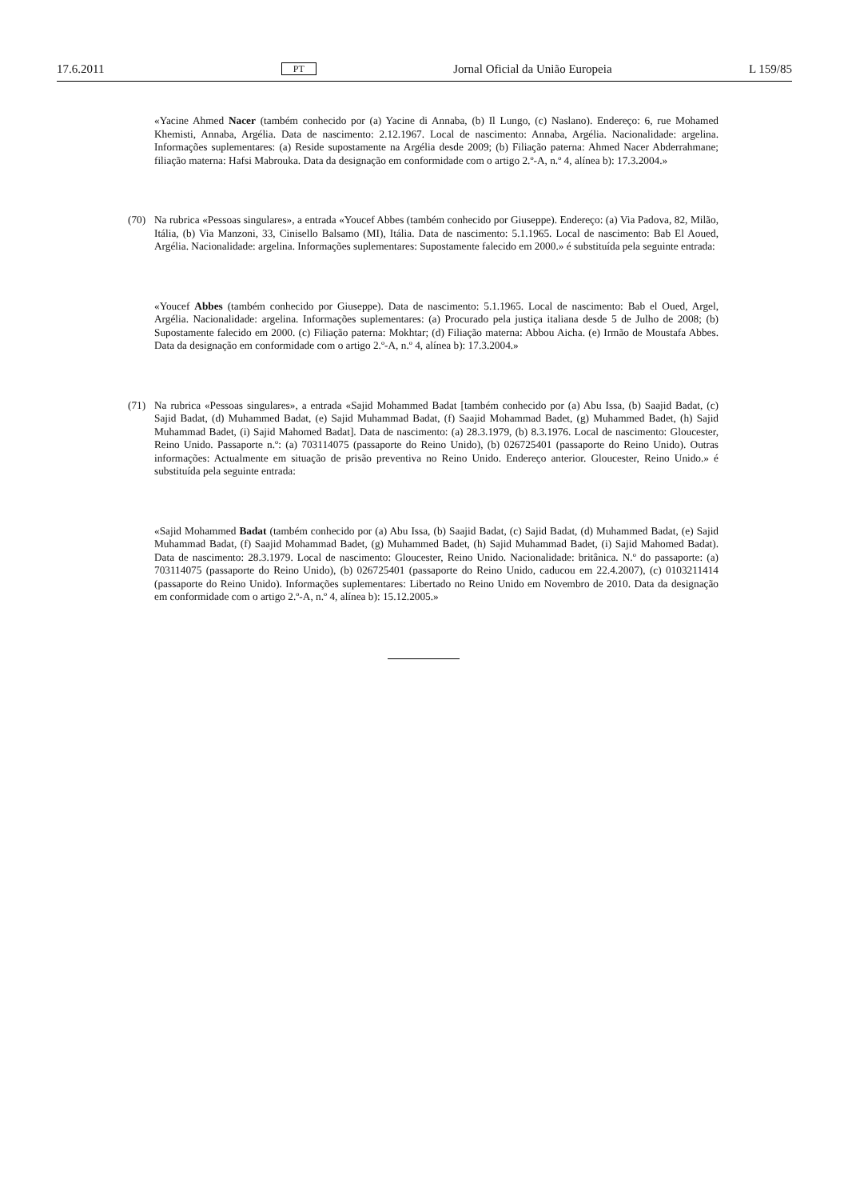17.6.2011 PT Jornal Oficial da União Europeia L 159/85
«Yacine Ahmed Nacer (também conhecido por (a) Yacine di Annaba, (b) Il Lungo, (c) Naslano). Endereço: 6, rue Mohamed Khemisti, Annaba, Argélia. Data de nascimento: 2.12.1967. Local de nascimento: Annaba, Argélia. Nacionalidade: argelina. Informações suplementares: (a) Reside supostamente na Argélia desde 2009; (b) Filiação paterna: Ahmed Nacer Abderrahmane; filiação materna: Hafsi Mabrouka. Data da designação em conformidade com o artigo 2.º-A, n.º 4, alínea b): 17.3.2004.»
(70) Na rubrica «Pessoas singulares», a entrada «Youcef Abbes (também conhecido por Giuseppe). Endereço: (a) Via Padova, 82, Milão, Itália, (b) Via Manzoni, 33, Cinisello Balsamo (MI), Itália. Data de nascimento: 5.1.1965. Local de nascimento: Bab El Aoued, Argélia. Nacionalidade: argelina. Informações suplementares: Supostamente falecido em 2000.» é substituída pela seguinte entrada:
«Youcef Abbes (também conhecido por Giuseppe). Data de nascimento: 5.1.1965. Local de nascimento: Bab el Oued, Argel, Argélia. Nacionalidade: argelina. Informações suplementares: (a) Procurado pela justiça italiana desde 5 de Julho de 2008; (b) Supostamente falecido em 2000. (c) Filiação paterna: Mokhtar; (d) Filiação materna: Abbou Aicha. (e) Irmão de Moustafa Abbes. Data da designação em conformidade com o artigo 2.º-A, n.º 4, alínea b): 17.3.2004.»
(71) Na rubrica «Pessoas singulares», a entrada «Sajid Mohammed Badat [também conhecido por (a) Abu Issa, (b) Saajid Badat, (c) Sajid Badat, (d) Muhammed Badat, (e) Sajid Muhammad Badat, (f) Saajid Mohammad Badet, (g) Muhammed Badet, (h) Sajid Muhammad Badet, (i) Sajid Mahomed Badat]. Data de nascimento: (a) 28.3.1979, (b) 8.3.1976. Local de nascimento: Gloucester, Reino Unido. Passaporte n.º: (a) 703114075 (passaporte do Reino Unido), (b) 026725401 (passaporte do Reino Unido). Outras informações: Actualmente em situação de prisão preventiva no Reino Unido. Endereço anterior. Gloucester, Reino Unido.» é substituída pela seguinte entrada:
«Sajid Mohammed Badat (também conhecido por (a) Abu Issa, (b) Saajid Badat, (c) Sajid Badat, (d) Muhammed Badat, (e) Sajid Muhammad Badat, (f) Saajid Mohammad Badet, (g) Muhammed Badet, (h) Sajid Muhammad Badet, (i) Sajid Mahomed Badat). Data de nascimento: 28.3.1979. Local de nascimento: Gloucester, Reino Unido. Nacionali­dade: britânica. N.º do passaporte: (a) 703114075 (passaporte do Reino Unido), (b) 026725401 (passaporte do Reino Unido, caducou em 22.4.2007), (c) 0103211414 (passaporte do Reino Unido). Informações suplementares: Libertado no Reino Unido em Novembro de 2010. Data da designação em conformidade com o artigo 2.º-A, n.º 4, alínea b): 15.12.2005.»